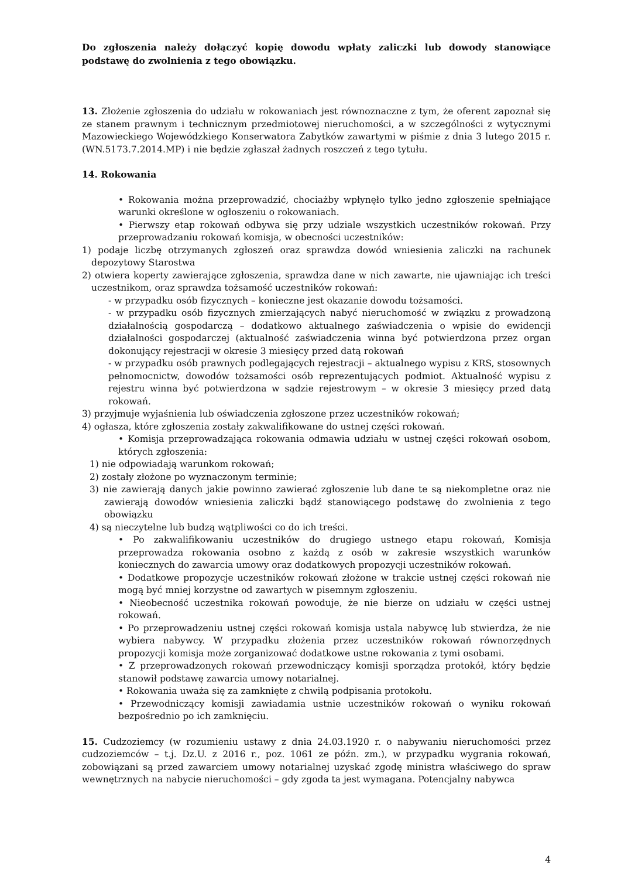Do zgłoszenia należy dołączyć kopię dowodu wpłaty zaliczki lub dowody stanowiące podstawę do zwolnienia z tego obowiązku.
13. Złożenie zgłoszenia do udziału w rokowaniach jest równoznaczne z tym, że oferent zapoznał się ze stanem prawnym i technicznym przedmiotowej nieruchomości, a w szczególności z wytycznymi Mazowieckiego Wojewódzkiego Konserwatora Zabytków zawartymi w piśmie z dnia 3 lutego 2015 r. (WN.5173.7.2014.MP) i nie będzie zgłaszał żadnych roszczeń z tego tytułu.
14. Rokowania
• Rokowania można przeprowadzić, chociażby wpłynęło tylko jedno zgłoszenie spełniające warunki określone w ogłoszeniu o rokowaniach.
• Pierwszy etap rokowań odbywa się przy udziale wszystkich uczestników rokowań. Przy przeprowadzaniu rokowań komisja, w obecności uczestników:
1) podaje liczbę otrzymanych zgłoszeń oraz sprawdza dowód wniesienia zaliczki na rachunek depozytowy Starostwa
2) otwiera koperty zawierające zgłoszenia, sprawdza dane w nich zawarte, nie ujawniając ich treści uczestnikom, oraz sprawdza tożsamość uczestników rokowań:
- w przypadku osób fizycznych – konieczne jest okazanie dowodu tożsamości.
- w przypadku osób fizycznych zmierzających nabyć nieruchomość w związku z prowadzoną działalnością gospodarczą – dodatkowo aktualnego zaświadczenia o wpisie do ewidencji działalności gospodarczej (aktualność zaświadczenia winna być potwierdzona przez organ dokonujący rejestracji w okresie 3 miesięcy przed datą rokowań
- w przypadku osób prawnych podlegających rejestracji – aktualnego wypisu z KRS, stosownych pełnomocnictw, dowodów tożsamości osób reprezentujących podmiot. Aktualność wypisu z rejestru winna być potwierdzona w sądzie rejestrowym – w okresie 3 miesięcy przed datą rokowań.
3) przyjmuje wyjaśnienia lub oświadczenia zgłoszone przez uczestników rokowań;
4) ogłasza, które zgłoszenia zostały zakwalifikowane do ustnej części rokowań.
• Komisja przeprowadzająca rokowania odmawia udziału w ustnej części rokowań osobom, których zgłoszenia:
1) nie odpowiadają warunkom rokowań;
2) zostały złożone po wyznaczonym terminie;
3) nie zawierają danych jakie powinno zawierać zgłoszenie lub dane te są niekompletne oraz nie zawierają dowodów wniesienia zaliczki bądź stanowiącego podstawę do zwolnienia z tego obowiązku
4) są nieczytelne lub budzą wątpliwości co do ich treści.
• Po zakwalifikowaniu uczestników do drugiego ustnego etapu rokowań, Komisja przeprowadza rokowania osobno z każdą z osób w zakresie wszystkich warunków koniecznych do zawarcia umowy oraz dodatkowych propozycji uczestników rokowań.
• Dodatkowe propozycje uczestników rokowań złożone w trakcie ustnej części rokowań nie mogą być mniej korzystne od zawartych w pisemnym zgłoszeniu.
• Nieobecność uczestnika rokowań powoduje, że nie bierze on udziału w części ustnej rokowań.
• Po przeprowadzeniu ustnej części rokowań komisja ustala nabywcę lub stwierdza, że nie wybiera nabywcy. W przypadku złożenia przez uczestników rokowań równorzędnych propozycji komisja może zorganizować dodatkowe ustne rokowania z tymi osobami.
• Z przeprowadzonych rokowań przewodniczący komisji sporządza protokół, który będzie stanowił podstawę zawarcia umowy notarialnej.
• Rokowania uważa się za zamknięte z chwilą podpisania protokołu.
• Przewodniczący komisji zawiadamia ustnie uczestników rokowań o wyniku rokowań bezpośrednio po ich zamknięciu.
15. Cudzoziemcy (w rozumieniu ustawy z dnia 24.03.1920 r. o nabywaniu nieruchomości przez cudzoziemców – t.j. Dz.U. z 2016 r., poz. 1061 ze późn. zm.), w przypadku wygrania rokowań, zobowiązani są przed zawarciem umowy notarialnej uzyskać zgodę ministra właściwego do spraw wewnętrznych na nabycie nieruchomości – gdy zgoda ta jest wymagana. Potencjalny nabywca
4